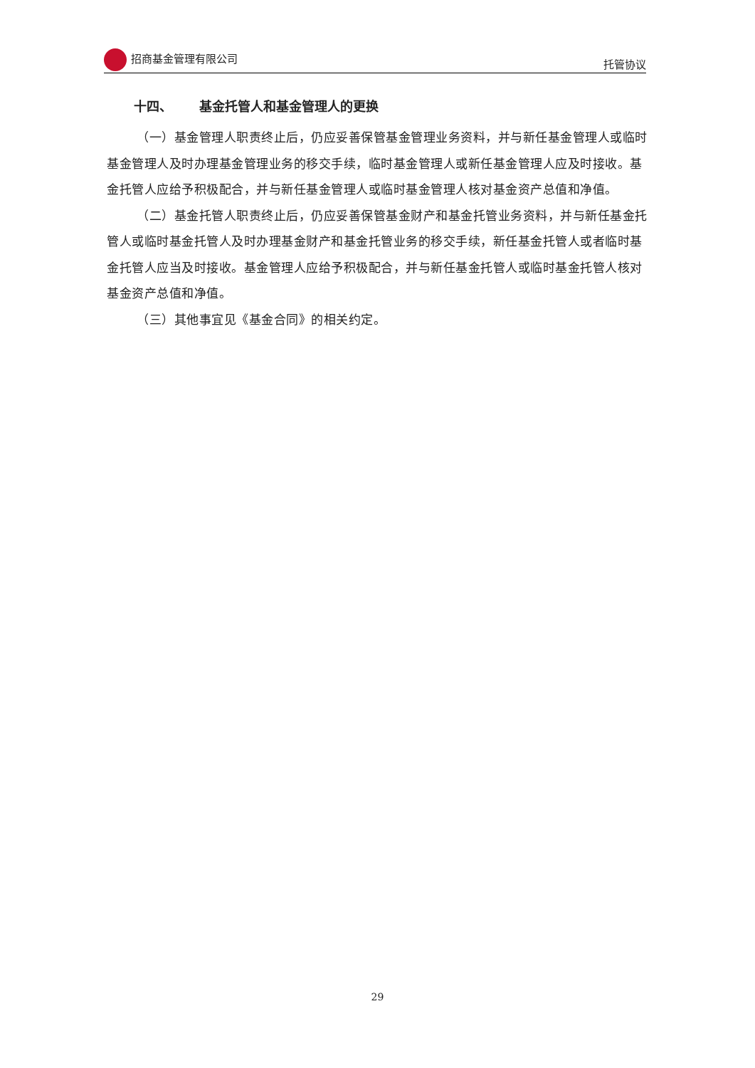招商基金管理有限公司 托管协议
十四、 基金托管人和基金管理人的更换
（一）基金管理人职责终止后，仍应妥善保管基金管理业务资料，并与新任基金管理人或临时基金管理人及时办理基金管理业务的移交手续，临时基金管理人或新任基金管理人应及时接收。基金托管人应给予积极配合，并与新任基金管理人或临时基金管理人核对基金资产总值和净值。
（二）基金托管人职责终止后，仍应妥善保管基金财产和基金托管业务资料，并与新任基金托管人或临时基金托管人及时办理基金财产和基金托管业务的移交手续，新任基金托管人或者临时基金托管人应当及时接收。基金管理人应给予积极配合，并与新任基金托管人或临时基金托管人核对基金资产总值和净值。
（三）其他事宜见《基金合同》的相关约定。
29